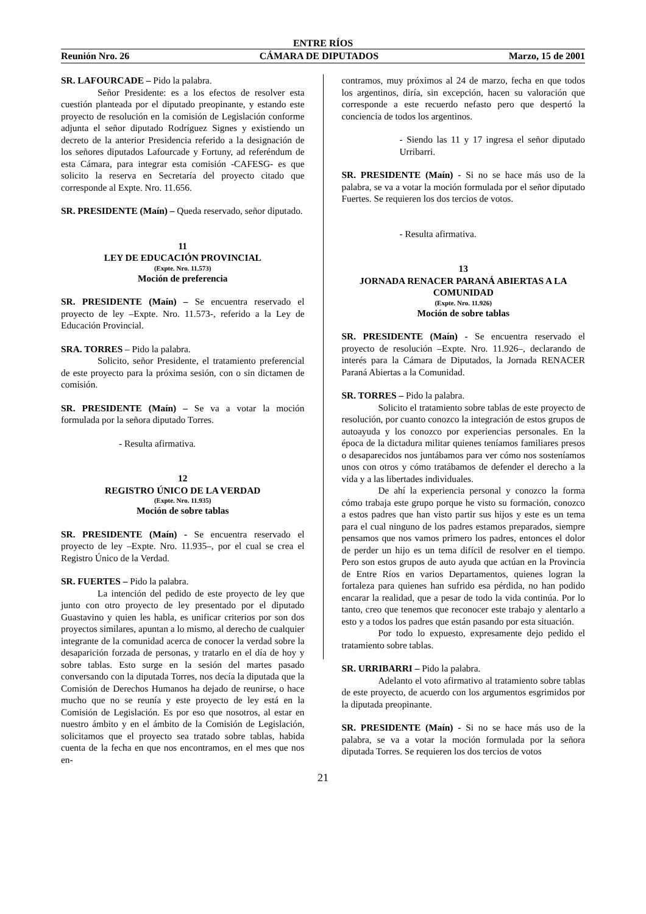ENTRE RÍOS
Reunión Nro. 26 CÁMARA DE DIPUTADOS Marzo, 15 de 2001
SR. LAFOURCADE – Pido la palabra.
Señor Presidente: es a los efectos de resolver esta cuestión planteada por el diputado preopinante, y estando este proyecto de resolución en la comisión de Legislación conforme adjunta el señor diputado Rodríguez Signes y existiendo un decreto de la anterior Presidencia referido a la designación de los señores diputados Lafourcade y Fortuny, ad referéndum de esta Cámara, para integrar esta comisión -CAFESG- es que solicito la reserva en Secretaría del proyecto citado que corresponde al Expte. Nro. 11.656.
SR. PRESIDENTE (Maín) – Queda reservado, señor diputado.
11
LEY DE EDUCACIÓN PROVINCIAL
(Expte. Nro. 11.573)
Moción de preferencia
SR. PRESIDENTE (Maín) – Se encuentra reservado el proyecto de ley –Expte. Nro. 11.573-, referido a la Ley de Educación Provincial.
SRA. TORRES – Pido la palabra.
Solicito, señor Presidente, el tratamiento preferencial de este proyecto para la próxima sesión, con o sin dictamen de comisión.
SR. PRESIDENTE (Maín) – Se va a votar la moción formulada por la señora diputado Torres.
- Resulta afirmativa.
12
REGISTRO ÚNICO DE LA VERDAD
(Expte. Nro. 11.935)
Moción de sobre tablas
SR. PRESIDENTE (Maín) - Se encuentra reservado el proyecto de ley –Expte. Nro. 11.935–, por el cual se crea el Registro Único de la Verdad.
SR. FUERTES – Pido la palabra.
La intención del pedido de este proyecto de ley que junto con otro proyecto de ley presentado por el diputado Guastavino y quien les habla, es unificar criterios por son dos proyectos similares, apuntan a lo mismo, al derecho de cualquier integrante de la comunidad acerca de conocer la verdad sobre la desaparición forzada de personas, y tratarlo en el día de hoy y sobre tablas. Esto surge en la sesión del martes pasado conversando con la diputada Torres, nos decía la diputada que la Comisión de Derechos Humanos ha dejado de reunirse, o hace mucho que no se reunía y este proyecto de ley está en la Comisión de Legislación. Es por eso que nosotros, al estar en nuestro ámbito y en el ámbito de la Comisión de Legislación, solicitamos que el proyecto sea tratado sobre tablas, habida cuenta de la fecha en que nos encontramos, en el mes que nos en-
contramos, muy próximos al 24 de marzo, fecha en que todos los argentinos, diría, sin excepción, hacen su valoración que corresponde a este recuerdo nefasto pero que despertó la conciencia de todos los argentinos.
- Siendo las 11 y 17 ingresa el señor diputado Urribarri.
SR. PRESIDENTE (Maín) - Si no se hace más uso de la palabra, se va a votar la moción formulada por el señor diputado Fuertes. Se requieren los dos tercios de votos.
- Resulta afirmativa.
13
JORNADA RENACER PARANÁ ABIERTAS A LA COMUNIDAD
(Expte. Nro. 11.926)
Moción de sobre tablas
SR. PRESIDENTE (Maín) - Se encuentra reservado el proyecto de resolución –Expte. Nro. 11.926–, declarando de interés para la Cámara de Diputados, la Jornada RENACER Paraná Abiertas a la Comunidad.
SR. TORRES – Pido la palabra.
Solicito el tratamiento sobre tablas de este proyecto de resolución, por cuanto conozco la integración de estos grupos de autoayuda y los conozco por experiencias personales. En la época de la dictadura militar quienes teníamos familiares presos o desaparecidos nos juntábamos para ver cómo nos sosteníamos unos con otros y cómo tratábamos de defender el derecho a la vida y a las libertades individuales.
De ahí la experiencia personal y conozco la forma cómo trabaja este grupo porque he visto su formación, conozco a estos padres que han visto partir sus hijos y este es un tema para el cual ninguno de los padres estamos preparados, siempre pensamos que nos vamos primero los padres, entonces el dolor de perder un hijo es un tema difícil de resolver en el tiempo. Pero son estos grupos de auto ayuda que actúan en la Provincia de Entre Ríos en varios Departamentos, quienes logran la fortaleza para quienes han sufrido esa pérdida, no han podido encarar la realidad, que a pesar de todo la vida continúa. Por lo tanto, creo que tenemos que reconocer este trabajo y alentarlo a esto y a todos los padres que están pasando por esta situación.
Por todo lo expuesto, expresamente dejo pedido el tratamiento sobre tablas.
SR. URRIBARRI – Pido la palabra.
Adelanto el voto afirmativo al tratamiento sobre tablas de este proyecto, de acuerdo con los argumentos esgrimidos por la diputada preopinante.
SR. PRESIDENTE (Maín) - Si no se hace más uso de la palabra, se va a votar la moción formulada por la señora diputada Torres. Se requieren los dos tercios de votos
21